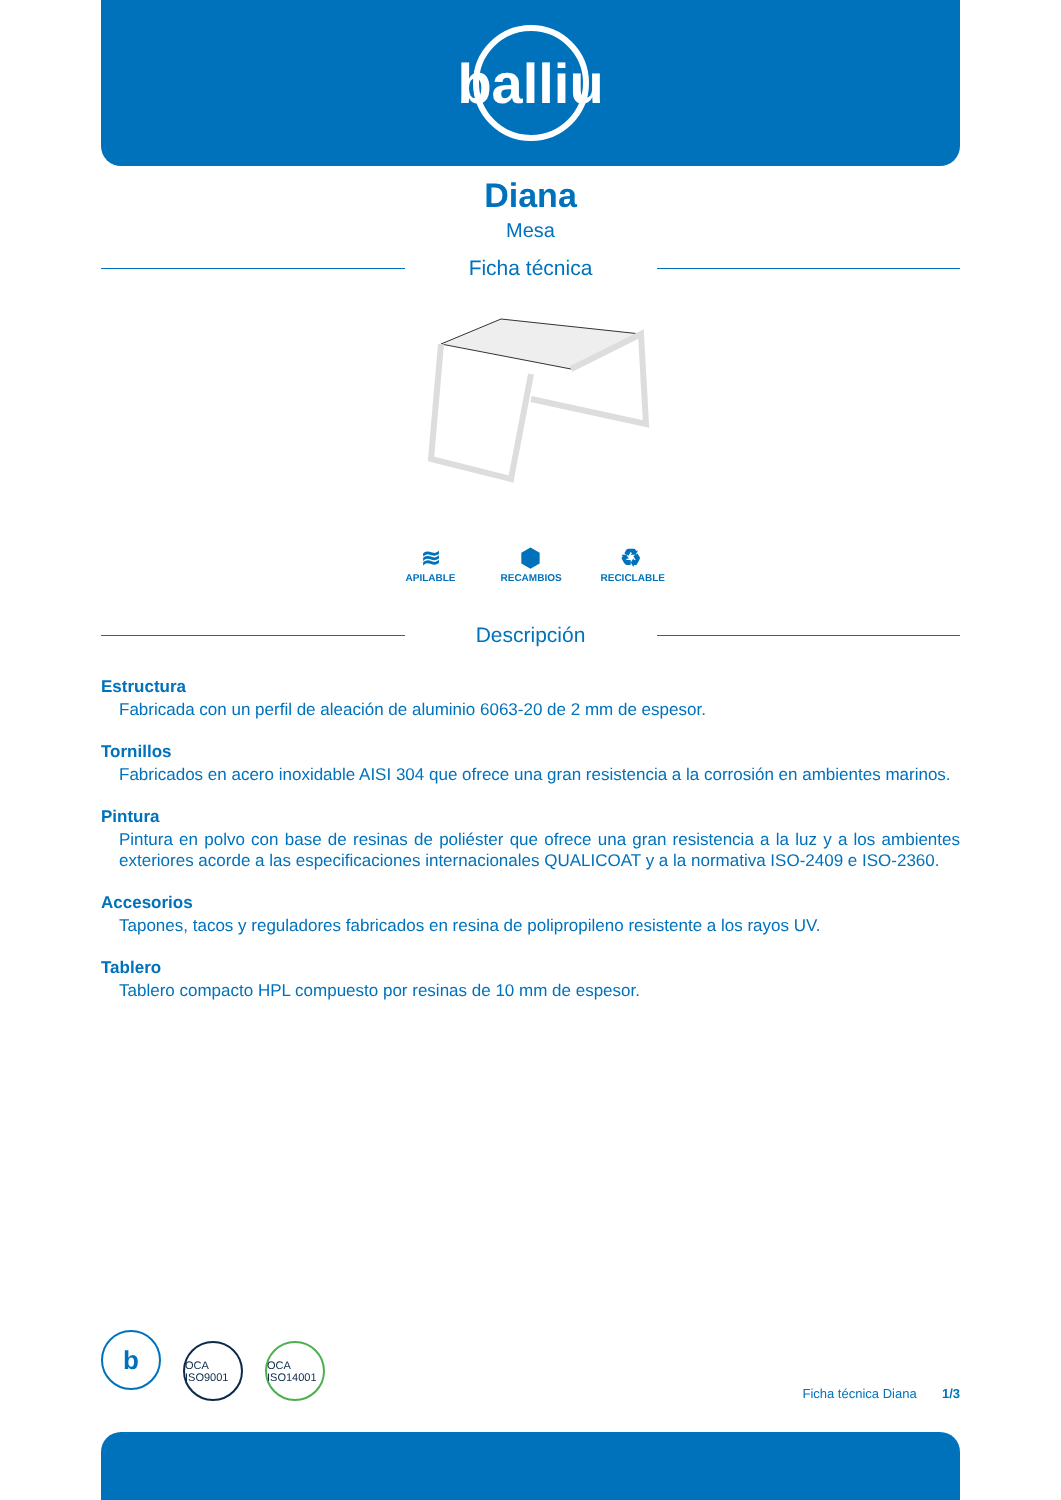balliu
Diana
Mesa
Ficha técnica
≋
APILABLE
⬢
RECAMBIOS
♻
RECICLABLE
Descripción
Estructura
Fabricada con un perfil de aleación de aluminio 6063-20 de 2 mm de espesor.
Tornillos
Fabricados en acero inoxidable AISI 304 que ofrece una gran resistencia a la corrosión en ambientes marinos.
Pintura
Pintura en polvo con base de resinas de poliéster que ofrece una gran resistencia a la luz y a los ambientes exteriores acorde a las especificaciones internacionales QUALICOAT y a la normativa ISO-2409 e ISO-2360.
Accesorios
Tapones, tacos y reguladores fabricados en resina de polipropileno resistente a los rayos UV.
Tablero
Tablero compacto HPL compuesto por resinas de 10 mm de espesor.
b OCA ISO9001 OCA ISO14001
Ficha técnica Diana 1/3